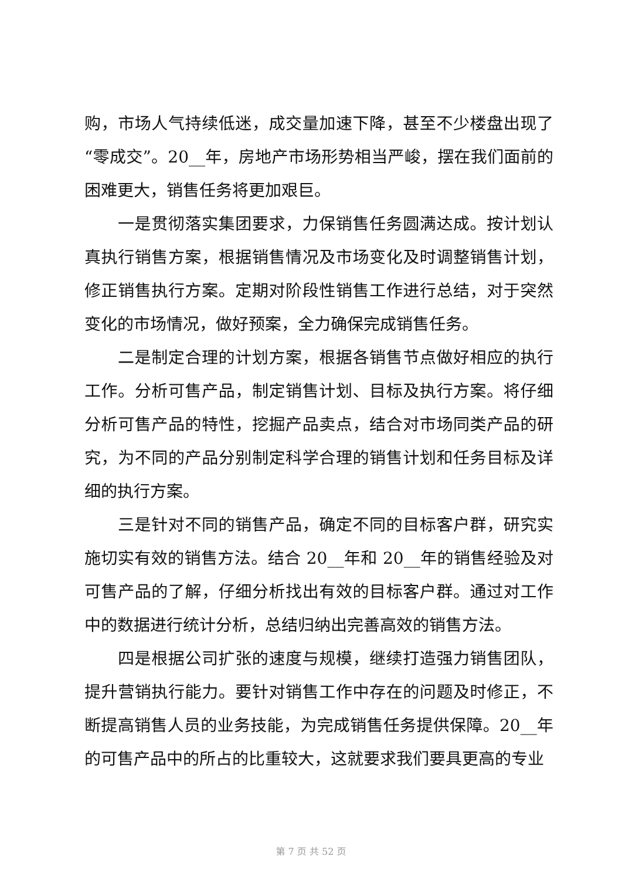购，市场人气持续低迷，成交量加速下降，甚至不少楼盘出现了“零成交”。20__年，房地产市场形势相当严峻，摆在我们面前的困难更大，销售任务将更加艰巨。
一是贯彻落实集团要求，力保销售任务圆满达成。按计划认真执行销售方案，根据销售情况及市场变化及时调整销售计划，修正销售执行方案。定期对阶段性销售工作进行总结，对于突然变化的市场情况，做好预案，全力确保完成销售任务。
二是制定合理的计划方案，根据各销售节点做好相应的执行工作。分析可售产品，制定销售计划、目标及执行方案。将仔细分析可售产品的特性，挖掘产品卖点，结合对市场同类产品的研究，为不同的产品分别制定科学合理的销售计划和任务目标及详细的执行方案。
三是针对不同的销售产品，确定不同的目标客户群，研究实施切实有效的销售方法。结合 20__年和 20__年的销售经验及对可售产品的了解，仔细分析找出有效的目标客户群。通过对工作中的数据进行统计分析，总结归纳出完善高效的销售方法。
四是根据公司扩张的速度与规模，继续打造强力销售团队，提升营销执行能力。要针对销售工作中存在的问题及时修正，不断提高销售人员的业务技能，为完成销售任务提供保障。20__年的可售产品中的所占的比重较大，这就要求我们要具更高的专业
第 7 页 共 52 页